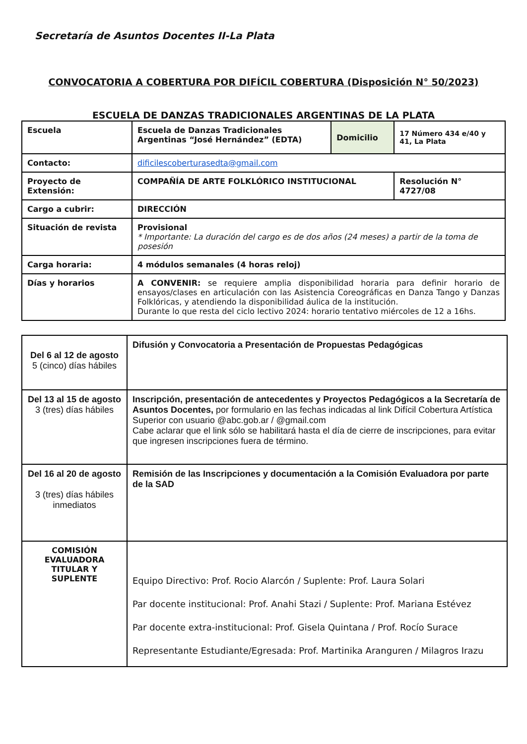Secretaría de Asuntos Docentes II-La Plata
CONVOCATORIA A COBERTURA POR DIFÍCIL COBERTURA (Disposición N° 50/2023)
ESCUELA DE DANZAS TRADICIONALES ARGENTINAS DE LA PLATA
| Escuela | Escuela de Danzas Tradicionales Argentinas “José Hernández” (EDTA) | Domicilio | 17 Número 434 e/40 y 41, La Plata |
| Contacto: | dificilescoberturasedta@gmail.com | | |
| Proyecto de Extensión: | COMPAÑÍA DE ARTE FOLKLÓRICO INSTITUCIONAL | | Resolución N° 4727/08 |
| Cargo a cubrir: | DIRECCIÓN | | |
| Situación de revista | Provisional * Importante: La duración del cargo es de dos años (24 meses) a partir de la toma de posesión | | |
| Carga horaria: | 4 módulos semanales (4 horas reloj) | | |
| Días y horarios | A CONVENIR: se requiere amplia disponibilidad horaria para definir horario de ensayos/clases en articulación con las Asistencia Coreográficas en Danza Tango y Danzas Folklóricas, y atendiendo la disponibilidad áulica de la institución. Durante lo que resta del ciclo lectivo 2024: horario tentativo miércoles de 12 a 16hs. | | |
| Del 6 al 12 de agosto 5 (cinco) días hábiles | Difusión y Convocatoria a Presentación de Propuestas Pedagógicas |
| Del 13 al 15 de agosto 3 (tres) días hábiles | Inscripción, presentación de antecedentes y Proyectos Pedagógicos a la Secretaría de Asuntos Docentes, por formulario en las fechas indicadas al link Difícil Cobertura Artística Superior con usuario @abc.gob.ar / @gmail.com Cabe aclarar que el link sólo se habilitará hasta el día de cierre de inscripciones, para evitar que ingresen inscripciones fuera de término. |
| Del 16 al 20 de agosto 3 (tres) días hábiles inmediatos | Remisión de las Inscripciones y documentación a la Comisión Evaluadora por parte de la SAD |
| COMISIÓN EVALUADORA TITULAR Y SUPLENTE | Equipo Directivo: Prof. Rocio Alarcón / Suplente: Prof. Laura Solari Par docente institucional: Prof. Anahi Stazi / Suplente: Prof. Mariana Estévez Par docente extra-institucional: Prof. Gisela Quintana / Prof. Rocío Surace Representante Estudiante/Egresada: Prof. Martinika Aranguren / Milagros Irazu |